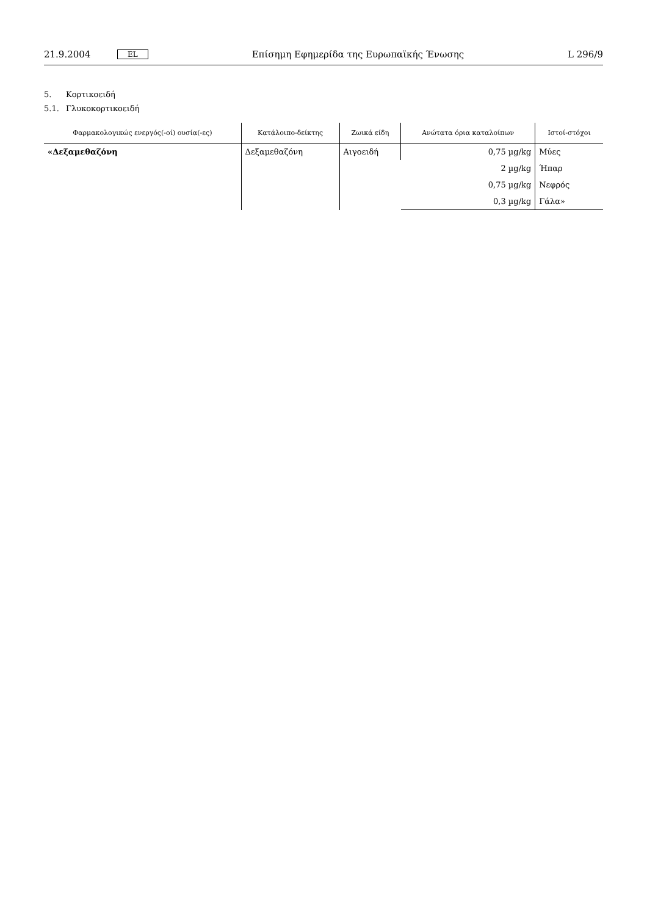21.9.2004
EL
Επίσημη Εφημερίδα της Ευρωπαϊκής Ένωσης
L 296/9
5. Κορτικοειδή
5.1. Γλυκοκορτικοειδή
| Φαρμακολογικώς ενεργός(-οί) ουσία(-ες) | Κατάλοιπο-δείκτης | Ζωικά είδη | Ανώτατα όρια καταλοίπων | Ιστοί-στόχοι |
| --- | --- | --- | --- | --- |
| «Δεξαμεθαζόνη | Δεξαμεθαζόνη | Αιγοειδή | 0,75 µg/kg | Μύες |
| | | | 2 µg/kg | Ήπαρ |
| | | | 0,75 µg/kg | Νεφρός |
| | | | 0,3 µg/kg | Γάλα» |